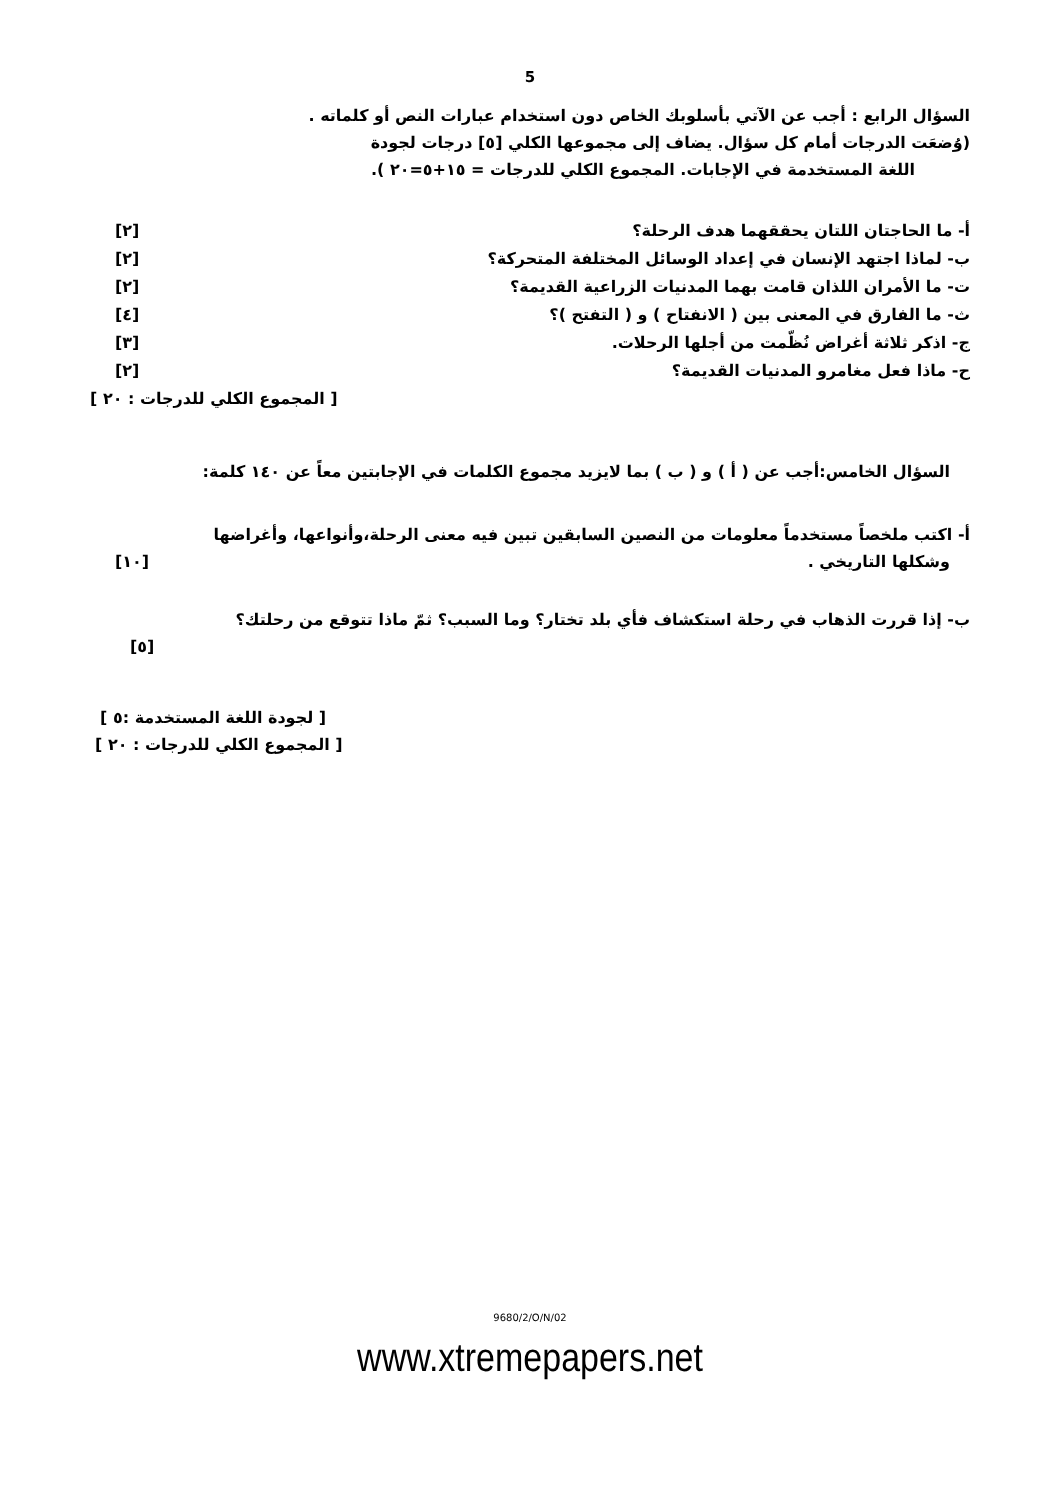5
السؤال الرابع : أجب عن الآتي بأسلوبك الخاص دون استخدام عبارات النص أو كلماته .
(وُضعَت الدرجات أمام كل سؤال. يضاف إلى مجموعها الكلي [٥] درجات لجودة
اللغة المستخدمة في الإجابات. المجموع الكلي للدرجات = ١٥+٥=٢٠ ).
أ- ما الحاجتان اللتان يحققهما هدف الرحلة؟ [٢]
ب- لماذا اجتهد الإنسان في إعداد الوسائل المختلفة المتحركة؟ [٢]
ت- ما الأمران اللذان قامت بهما المدنيات الزراعية القديمة؟ [٢]
ث- ما الفارق في المعنى بين ( الانفتاح ) و ( التفتح )؟ [٤]
ج- اذكر ثلاثة أغراض نُظّمت من أجلها الرحلات. [٣]
ح- ماذا فعل مغامرو المدنيات القديمة؟ [٢]
[ المجموع الكلي للدرجات : ٢٠ ]
السؤال الخامس:أجب عن ( أ ) و ( ب ) بما لايزيد مجموع الكلمات في الإجابتين معاً عن ١٤٠ كلمة:
أ- اكتب ملخصاً مستخدماً معلومات من النصين السابقين تبين فيه معنى الرحلة،وأنواعها، وأغراضها
وشكلها التاريخي . [١٠]
ب- إذا قررت الذهاب في رحلة استكشاف فأي بلد تختار؟ وما السبب؟ ثمّ ماذا تتوقع من رحلتك؟
[٥]
[ لجودة اللغة المستخدمة :٥ ]
[ المجموع الكلي للدرجات : ٢٠ ]
9680/2/O/N/02
www.xtremepapers.net